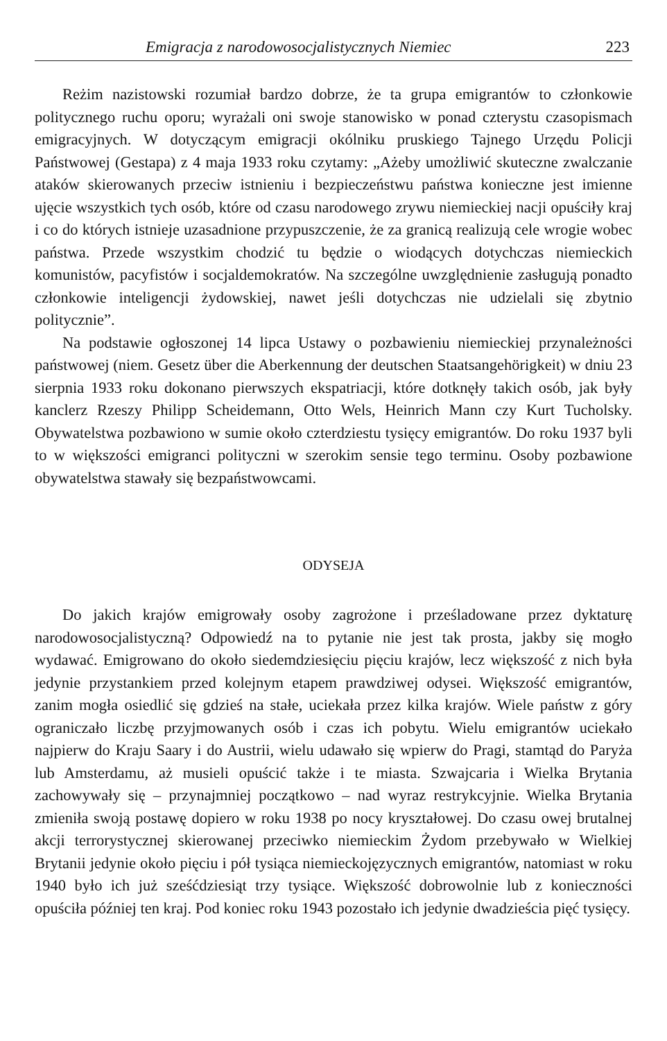Emigracja z narodowosocjalistycznych Niemiec 223
Reżim nazistowski rozumiał bardzo dobrze, że ta grupa emigrantów to członkowie politycznego ruchu oporu; wyrażali oni swoje stanowisko w ponad czterystu czasopismach emigracyjnych. W dotyczącym emigracji okólniku pruskiego Tajnego Urzędu Policji Państwowej (Gestapa) z 4 maja 1933 roku czytamy: „Ażeby umożliwić skuteczne zwalczanie ataków skierowanych przeciw istnieniu i bezpieczeństwu państwa konieczne jest imienne ujęcie wszystkich tych osób, które od czasu narodowego zrywu niemieckiej nacji opuściły kraj i co do których istnieje uzasadnione przypuszczenie, że za granicą realizują cele wrogie wobec państwa. Przede wszystkim chodzić tu będzie o wiodących dotychczas niemieckich komunistów, pacyfistów i socjaldemokratów. Na szczególne uwzględnienie zasługują ponadto członkowie inteligencji żydowskiej, nawet jeśli dotychczas nie udzielali się zbytnio politycznie”.
Na podstawie ogłoszonej 14 lipca Ustawy o pozbawieniu niemieckiej przynależności państwowej (niem. Gesetz über die Aberkennung der deutschen Staatsangehörigkeit) w dniu 23 sierpnia 1933 roku dokonano pierwszych ekspatriacji, które dotknęły takich osób, jak były kanclerz Rzeszy Philipp Scheidemann, Otto Wels, Heinrich Mann czy Kurt Tucholsky. Obywatelstwa pozbawiono w sumie około czterdziestu tysięcy emigrantów. Do roku 1937 byli to w większości emigranci polityczni w szerokim sensie tego terminu. Osoby pozbawione obywatelstwa stawały się bezpaństwowcami.
ODYSEJA
Do jakich krajów emigrowały osoby zagrożone i prześladowane przez dyktaturę narodowosocjalistyczną? Odpowiedź na to pytanie nie jest tak prosta, jakby się mogło wydawać. Emigrowano do około siedemdziesięciu pięciu krajów, lecz większość z nich była jedynie przystankiem przed kolejnym etapem prawdziwej odysei. Większość emigrantów, zanim mogła osiedlić się gdzieś na stałe, uciekała przez kilka krajów. Wiele państw z góry ograniczało liczbę przyjmowanych osób i czas ich pobytu. Wielu emigrantów uciekało najpierw do Kraju Saary i do Austrii, wielu udawało się wpierw do Pragi, stamtąd do Paryża lub Amsterdamu, aż musieli opuścić także i te miasta. Szwajcaria i Wielka Brytania zachowywały się – przynajmniej początkowo – nad wyraz restrykcyjnie. Wielka Brytania zmieniła swoją postawę dopiero w roku 1938 po nocy kryształowej. Do czasu owej brutalnej akcji terrorystycznej skierowanej przeciwko niemieckim Żydom przebywało w Wielkiej Brytanii jedynie około pięciu i pół tysiąca niemieckojęzycznych emigrantów, natomiast w roku 1940 było ich już sześćdziesiąt trzy tysiące. Większość dobrowolnie lub z konieczności opuściła później ten kraj. Pod koniec roku 1943 pozostało ich jedynie dwadzieścia pięć tysięcy.